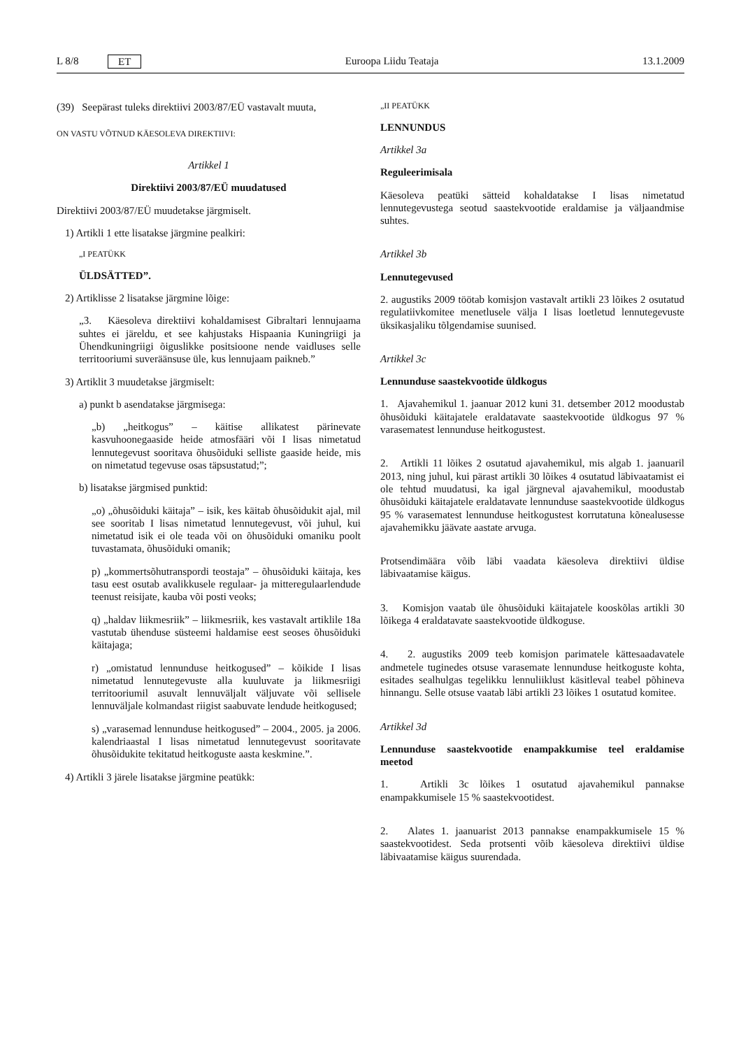L 8/8 ET Euroopa Liidu Teataja 13.1.2009
(39) Seepärast tuleks direktiivi 2003/87/EÜ vastavalt muuta,
ON VASTU VÕTNUD KÄESOLEVA DIREKTIIVI:
Artikkel 1
Direktiivi 2003/87/EÜ muudatused
Direktiivi 2003/87/EÜ muudetakse järgmiselt.
1) Artikli 1 ette lisatakse järgmine pealkiri:
„I PEATÜKK
ÜLDSÄTTED”.
2) Artiklisse 2 lisatakse järgmine lõige:
„3. Käesoleva direktiivi kohaldamisest Gibraltari lennujaama suhtes ei järeldu, et see kahjustaks Hispaania Kuningriigi ja Ühendkuningriigi õiguslikke positsioone nende vaidluses selle territooriumi suveräänsuse üle, kus lennujaam paikneb.”
3) Artiklit 3 muudetakse järgmiselt:
a) punkt b asendatakse järgmisega:
„b) „heitkogus” – käitise allikatest pärinevate kasvuhoonegaaside heide atmosfääri või I lisas nimetatud lennutegevust sooritava õhusõiduki selliste gaaside heide, mis on nimetatud tegevuse osas täpsustatud;”;
b) lisatakse järgmised punktid:
„o) „õhusõiduki käitaja” – isik, kes käitab õhusõidukit ajal, mil see sooritab I lisas nimetatud lennutegevust, või juhul, kui nimetatud isik ei ole teada või on õhusõiduki omaniku poolt tuvastamata, õhusõiduki omanik;
p) „kommertsõhutranspordi teostaja” – õhusõiduki käitaja, kes tasu eest osutab avalikkusele regulaar- ja mitteregulaarlendude teenust reisijate, kauba või posti veoks;
q) „haldav liikmesriik” – liikmesriik, kes vastavalt artiklile 18a vastutab ühenduse süsteemi haldamise eest seoses õhusõiduki käitajaga;
r) „omistatud lennunduse heitkogused” – kõikide I lisas nimetatud lennutegevuste alla kuuluvate ja liikmesriigi territooriumil asuvalt lennuväljalt väljuvate või sellisele lennuväljale kolmandast riigist saabuvate lendude heitkogused;
s) „varasemad lennunduse heitkogused” – 2004., 2005. ja 2006. kalendriaastal I lisas nimetatud lennutegevust sooritavate õhusõidukite tekitatud heitkoguste aasta keskmine.”.
4) Artikli 3 järele lisatakse järgmine peatükk:
„II PEATÜKK
LENNUNDUS
Artikkel 3a
Reguleerimisala
Käesoleva peatüki sätteid kohaldatakse I lisas nimetatud lennutegevustega seotud saastekvootide eraldamise ja väljaandmise suhtes.
Artikkel 3b
Lennutegevused
2. augustiks 2009 töötab komisjon vastavalt artikli 23 lõikes 2 osutatud regulatiivkomitee menetlusele välja I lisas loetletud lennutegevuste üksikasjaliku tõlgendamise suunised.
Artikkel 3c
Lennunduse saastekvootide üldkogus
1. Ajavahemikul 1. jaanuar 2012 kuni 31. detsember 2012 moodustab õhusõiduki käitajatele eraldatavate saastekvootide üldkogus 97 % varasematest lennunduse heitkogustest.
2. Artikli 11 lõikes 2 osutatud ajavahemikul, mis algab 1. jaanuaril 2013, ning juhul, kui pärast artikli 30 lõikes 4 osutatud läbivaatamist ei ole tehtud muudatusi, ka igal järgneval ajavahemikul, moodustab õhusõiduki käitajatele eraldatavate lennunduse saastekvootide üldkogus 95 % varasematest lennunduse heitkogustest korrutatuna kõnealusesse ajavahemikku jäävate aastate arvuga.
Protsendimäära võib läbi vaadata käesoleva direktiivi üldise läbivaatamise käigus.
3. Komisjon vaatab üle õhusõiduki käitajatele kooskõlas artikli 30 lõikega 4 eraldatavate saastekvootide üldkoguse.
4. 2. augustiks 2009 teeb komisjon parimatele kättesaadavatele andmetele tuginedes otsuse varasemate lennunduse heitkoguste kohta, esitades sealhulgas tegelikku lennuliiklust käsitleval teabel põhineva hinnangu. Selle otsuse vaatab läbi artikli 23 lõikes 1 osutatud komitee.
Artikkel 3d
Lennunduse saastekvootide enampakkumise teel eraldamise meetod
1. Artikli 3c lõikes 1 osutatud ajavahemikul pannakse enampakkumisele 15 % saastekvootidest.
2. Alates 1. jaanuarist 2013 pannakse enampakkumisele 15 % saastekvootidest. Seda protsenti võib käesoleva direktiivi üldise läbivaatamise käigus suurendada.